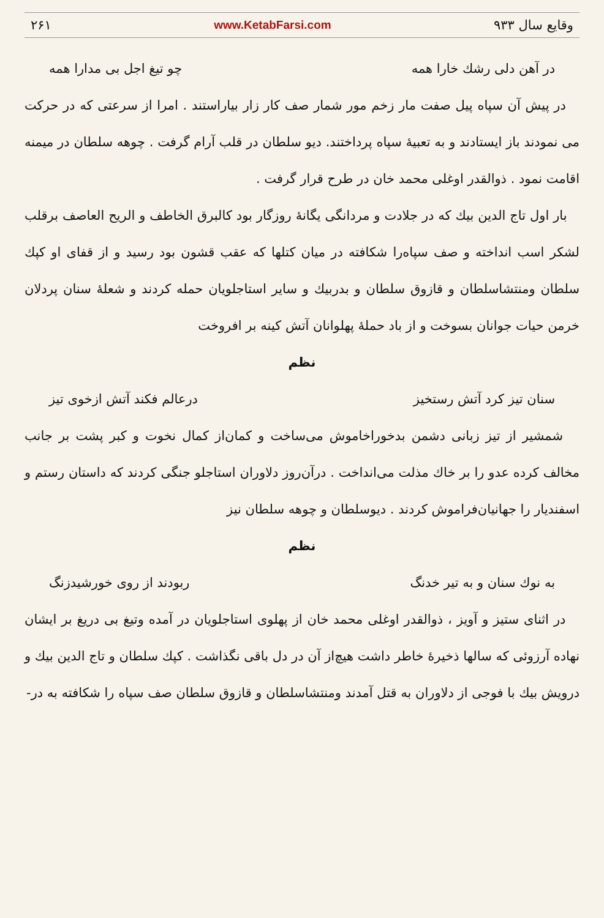وقایع سال ۹۳۳ www.KetabFarsi.com ۲۶۱
در آهن دلی رشك خارا همه چو تیغ اجل بی مدارا همه
در پیش آن سپاه پیل صفت مار زخم مور شمار صف کار زار بیاراستند . امرا از سرعتی که در حرکت می نمودند باز ایستادند و به تعبیهٔ سپاه پرداختند. دیو سلطان در قلب آرام گرفت . چوهه سلطان در میمنه اقامت نمود . ذوالقدر اوغلی محمد خان در طرح قرار گرفت .
بار اول تاج الدین بیك که در جلادت و مردانگی یگانهٔ روزگار بود کالبرق الخاطف و الریح العاصف برقلب لشکر اسب انداخته و صف سپاه‌را شکافته در میان کتلها که عقب قشون بود رسید و از قفای او کپك سلطان ومنتشاسلطان و قازوق سلطان و بدربیك و سایر استاجلویان حمله کردند و شعلهٔ سنان پردلان خرمن حیات جوانان بسوخت و از باد حملهٔ پهلوانان آتش کینه بر افروخت
نظم
سنان تیز کرد آتش رستخیز درعالم فکند آتش ازخوی تیز
شمشیر از تیز زبانی دشمن بدخوراخاموش می‌ساخت و کمان‌از کمال نخوت و کبر پشت بر جانب مخالف کرده عدو را بر خاك مذلت می‌انداخت . درآن‌روز دلاوران استاجلو جنگی کردند که داستان رستم و اسفندیار را جهانیان‌فراموش کردند . دیوسلطان و چوهه سلطان نیز
نظم
به نوك سنان و به تیر خدنگ ربودند از روی خورشیدزنگ
در اثنای ستیز و آویز ، ذوالقدر اوغلی محمد خان از پهلوی استاجلویان در آمده وتیغ بی دریغ بر ایشان نهاده آرزوئی که سالها ذخیرهٔ خاطر داشت هیچ‌از آن در دل باقی نگذاشت . کپك سلطان و تاج الدین بیك و درویش بیك با فوجی از دلاوران به قتل آمدند ومنتشاسلطان و قازوق سلطان صف سپاه را شکافته به در-